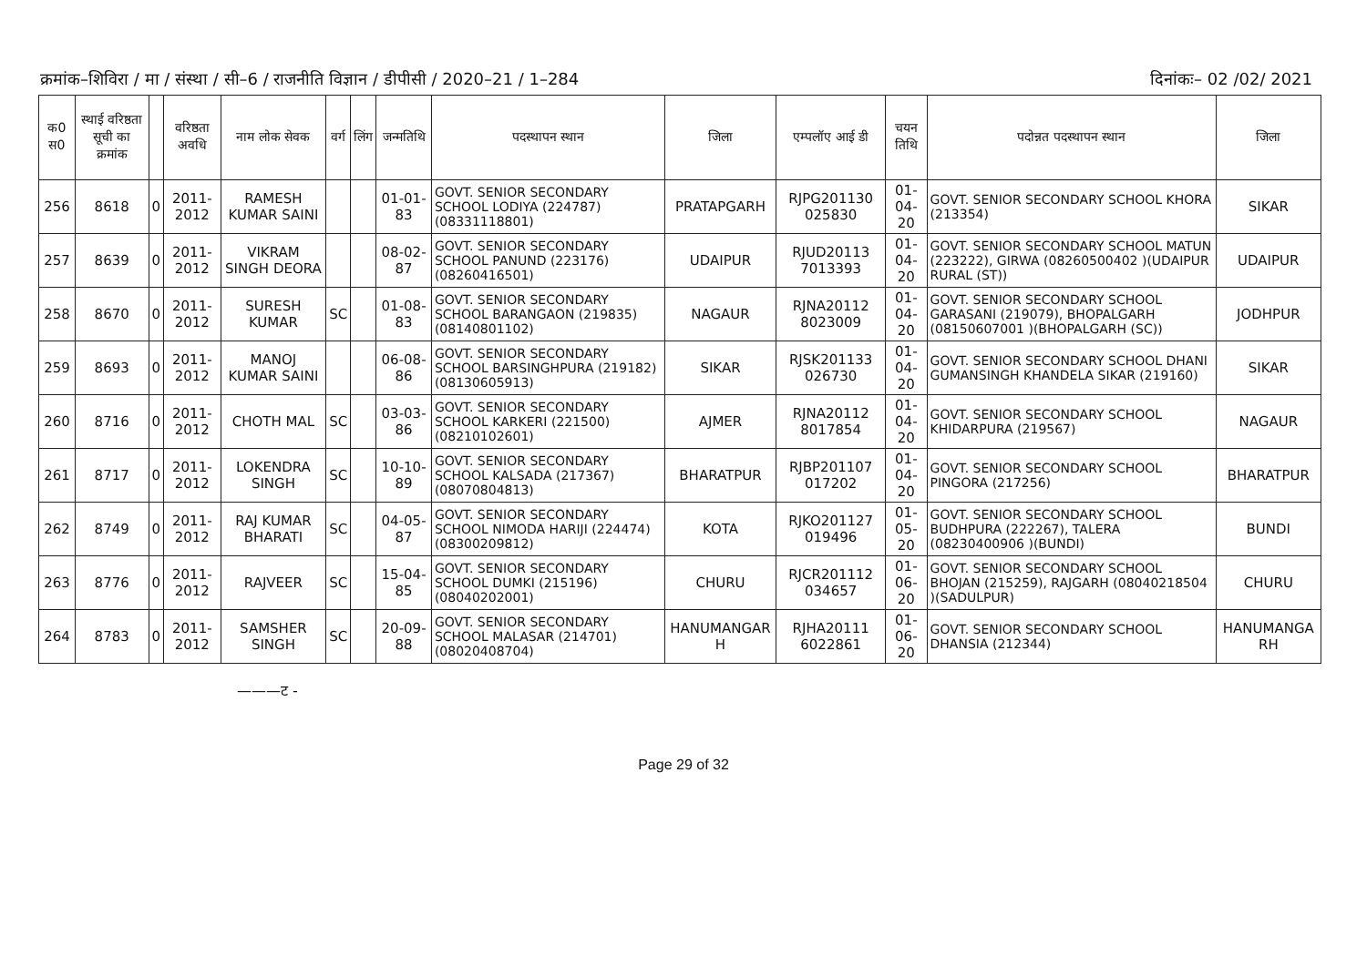क्रमांक–शिविरा / मा / संस्था / सी–6 / राजनीति विज्ञान / डीपीसी / 2020–21 / 1–284 दिनांकः– 02 /02/ 2021
| क0 स0 | स्थाई वरिष्ठता सूची का क्रमांक | | वरिष्ठता अवधि | नाम लोक सेवक | वर्ग | लिंग | जन्मतिथि | पदस्थापन स्थान | जिला | एम्पलॉए आई डी | चयन तिथि | पदोन्नत पदस्थापन स्थान | जिला |
| --- | --- | --- | --- | --- | --- | --- | --- | --- | --- | --- | --- | --- | --- |
| 256 | 8618 | 0 | 2011-2012 | RAMESH KUMAR SAINI | | | 01-01-83 | GOVT. SENIOR SECONDARY SCHOOL LODIYA (224787) (08331118801) | PRATAPGARH | RJPG201130 025830 | 01-04-20 | GOVT. SENIOR SECONDARY SCHOOL KHORA (213354) | SIKAR |
| 257 | 8639 | 0 | 2011-2012 | VIKRAM SINGH DEORA | | | 08-02-87 | GOVT. SENIOR SECONDARY SCHOOL PANUND (223176) (08260416501) | UDAIPUR | RJUD20113 7013393 | 01-04-20 | GOVT. SENIOR SECONDARY SCHOOL MATUN (223222), GIRWA (08260500402 )(UDAIPUR RURAL (ST)) | UDAIPUR |
| 258 | 8670 | 0 | 2011-2012 | SURESH KUMAR | SC | | 01-08-83 | GOVT. SENIOR SECONDARY SCHOOL BARANGAON (219835) (08140801102) | NAGAUR | RJNA20112 8023009 | 01-04-20 | GOVT. SENIOR SECONDARY SCHOOL GARASANI (219079), BHOPALGARH (08150607001 )(BHOPALGARH (SC)) | JODHPUR |
| 259 | 8693 | 0 | 2011-2012 | MANOJ KUMAR SAINI | | | 06-08-86 | GOVT. SENIOR SECONDARY SCHOOL BARSINGHPURA (219182) (08130605913) | SIKAR | RJSK201133 026730 | 01-04-20 | GOVT. SENIOR SECONDARY SCHOOL DHANI GUMANSINGH KHANDELA SIKAR (219160) | SIKAR |
| 260 | 8716 | 0 | 2011-2012 | CHOTH MAL | SC | | 03-03-86 | GOVT. SENIOR SECONDARY SCHOOL KARKERI (221500) (08210102601) | AJMER | RJNA20112 8017854 | 01-04-20 | GOVT. SENIOR SECONDARY SCHOOL KHIDARPURA (219567) | NAGAUR |
| 261 | 8717 | 0 | 2011-2012 | LOKENDRA SINGH | SC | | 10-10-89 | GOVT. SENIOR SECONDARY SCHOOL KALSADA (217367) (08070804813) | BHARATPUR | RJBP201107 017202 | 01-04-20 | GOVT. SENIOR SECONDARY SCHOOL PINGORA (217256) | BHARATPUR |
| 262 | 8749 | 0 | 2011-2012 | RAJ KUMAR BHARATI | SC | | 04-05-87 | GOVT. SENIOR SECONDARY SCHOOL NIMODA HARIJI (224474) (08300209812) | KOTA | RJKO201127 019496 | 01-05-20 | GOVT. SENIOR SECONDARY SCHOOL BUDHPURA (222267), TALERA (08230400906 )(BUNDI) | BUNDI |
| 263 | 8776 | 0 | 2011-2012 | RAJVEER | SC | | 15-04-85 | GOVT. SENIOR SECONDARY SCHOOL DUMKI (215196) (08040202001) | CHURU | RJCR201112 034657 | 01-06-20 | GOVT. SENIOR SECONDARY SCHOOL BHOJAN (215259), RAJGARH (08040218504 )(SADULPUR) | CHURU |
| 264 | 8783 | 0 | 2011-2012 | SAMSHER SINGH | SC | | 20-09-88 | GOVT. SENIOR SECONDARY SCHOOL MALASAR (214701) (08020408704) | HANUMANGAR H | RJHA20111 6022861 | 01-06-20 | GOVT. SENIOR SECONDARY SCHOOL DHANSIA (212344) | HANUMANGA RH |
———ट -
Page 29 of 32